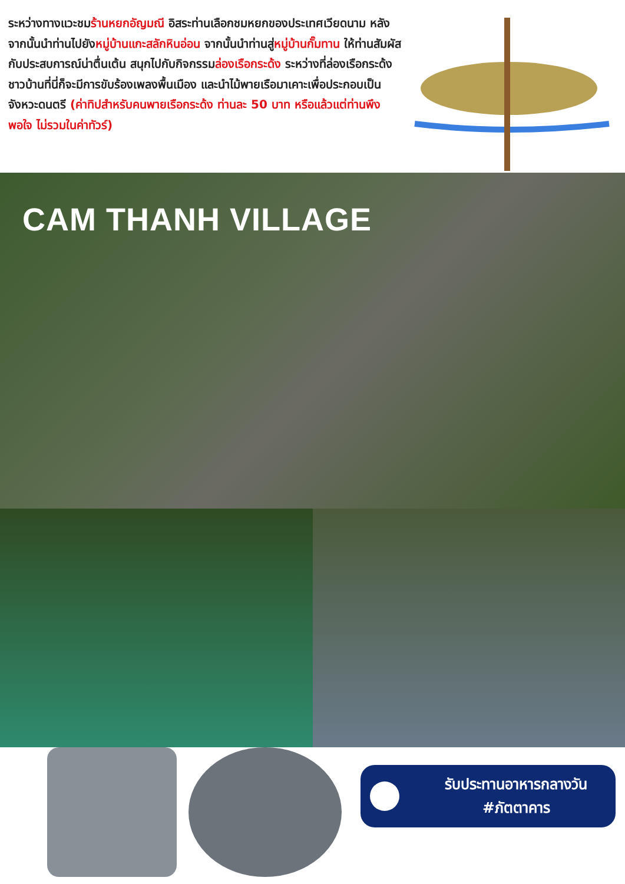ระหว่างทางแวะชมร้านหยกอัญมณี อิสระท่านเลือกชมหยกของประเทศเวียดนาม หลังจากนั้นนำท่านไปยังหมู่บ้านแกะสลักหินอ่อน จากนั้นนำท่านสู่หมู่บ้านกั๊มทาน ให้ท่านสัมผัสกับประสบการณ์น่าตื่นเต้น สนุกไปกับกิจกรรมล่องเรือกระด้ง ระหว่างที่ล่องเรือกระด้ง ชาวบ้านที่นี่ก็จะมีการขับร้องเพลงพื้นเมือง และนำไม้พายเรือมาเคาะเพื่อประกอบเป็นจังหวะดนตรี (ค่าทิปสำหรับคนพายเรือกระด้ง ท่านละ 50 บาท หรือแล้วแต่ท่านพึงพอใจ ไม่รวมในค่าทัวร์)
CAM THANH VILLAGE
รับประทานอาหารกลางวัน
#ภัตตาคาร